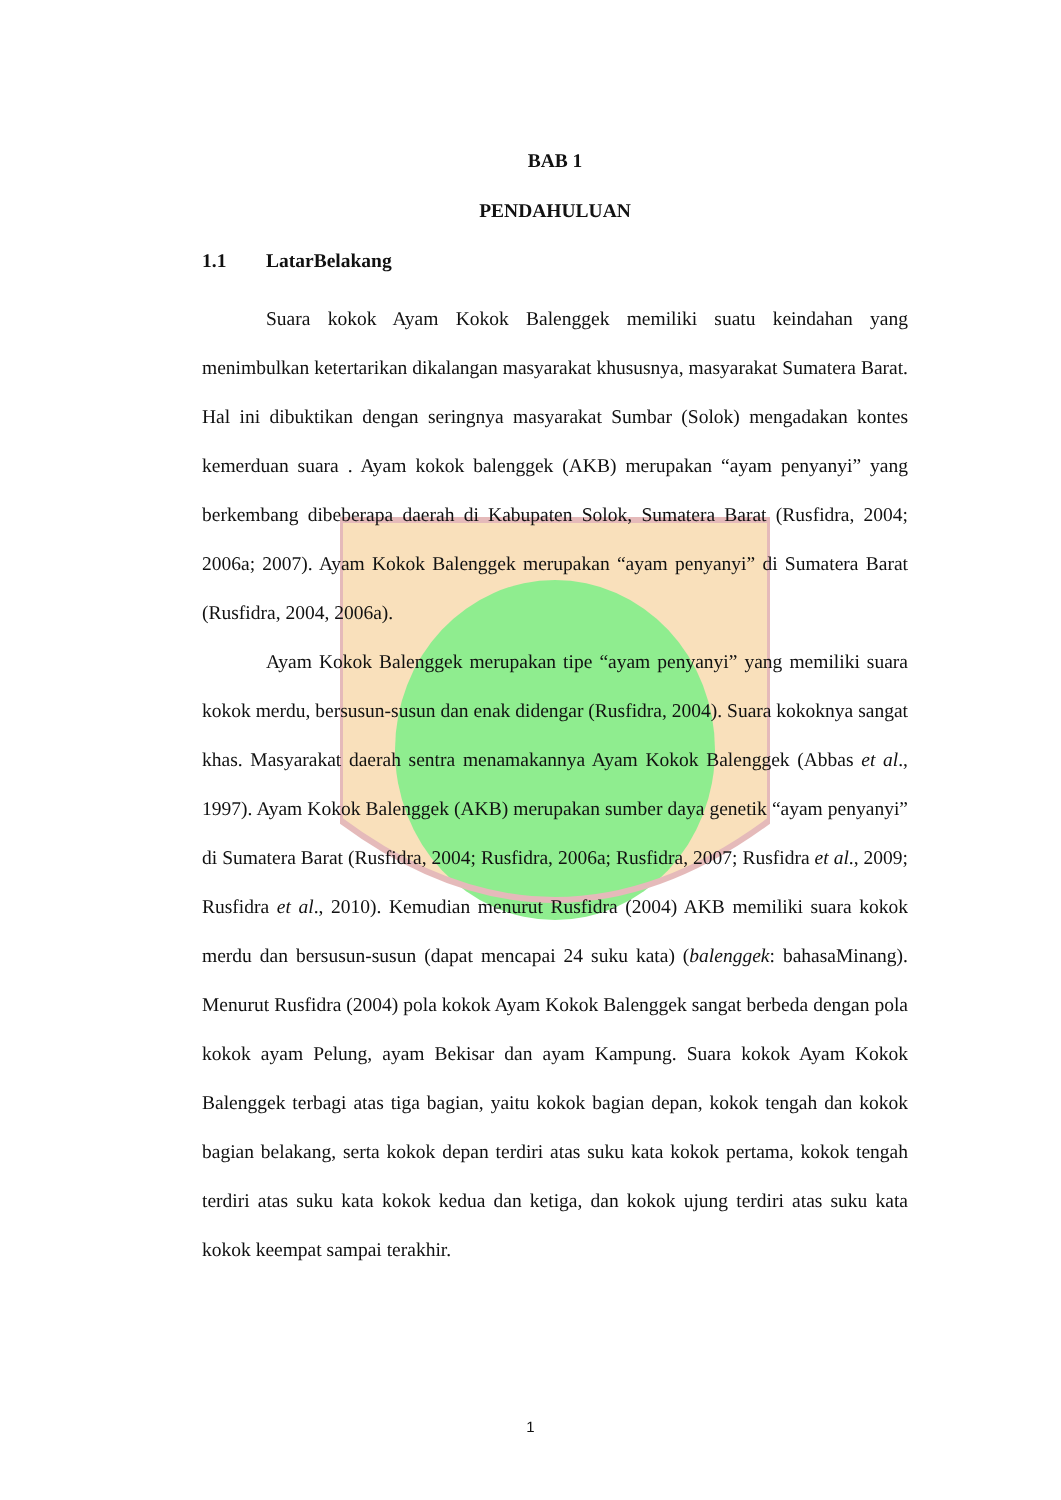BAB 1
PENDAHULUAN
1.1 LatarBelakang
Suara kokok Ayam Kokok Balenggek memiliki suatu keindahan yang menimbulkan ketertarikan dikalangan masyarakat khususnya, masyarakat Sumatera Barat. Hal ini dibuktikan dengan seringnya masyarakat Sumbar (Solok) mengadakan kontes kemerduan suara . Ayam kokok balenggek (AKB) merupakan “ayam penyanyi” yang berkembang dibeberapa daerah di Kabupaten Solok, Sumatera Barat (Rusfidra, 2004; 2006a; 2007). Ayam Kokok Balenggek merupakan “ayam penyanyi” di Sumatera Barat (Rusfidra, 2004, 2006a).
Ayam Kokok Balenggek merupakan tipe “ayam penyanyi” yang memiliki suara kokok merdu, bersusun-susun dan enak didengar (Rusfidra, 2004). Suara kokoknya sangat khas. Masyarakat daerah sentra menamakannya Ayam Kokok Balenggek (Abbas et al., 1997). Ayam Kokok Balenggek (AKB) merupakan sumber daya genetik “ayam penyanyi” di Sumatera Barat (Rusfidra, 2004; Rusfidra, 2006a; Rusfidra, 2007; Rusfidra et al., 2009; Rusfidra et al., 2010). Kemudian menurut Rusfidra (2004) AKB memiliki suara kokok merdu dan bersusun-susun (dapat mencapai 24 suku kata) (balenggek: bahasaMinang). Menurut Rusfidra (2004) pola kokok Ayam Kokok Balenggek sangat berbeda dengan pola kokok ayam Pelung, ayam Bekisar dan ayam Kampung. Suara kokok Ayam Kokok Balenggek terbagi atas tiga bagian, yaitu kokok bagian depan, kokok tengah dan kokok bagian belakang, serta kokok depan terdiri atas suku kata kokok pertama, kokok tengah terdiri atas suku kata kokok kedua dan ketiga, dan kokok ujung terdiri atas suku kata kokok keempat sampai terakhir.
1